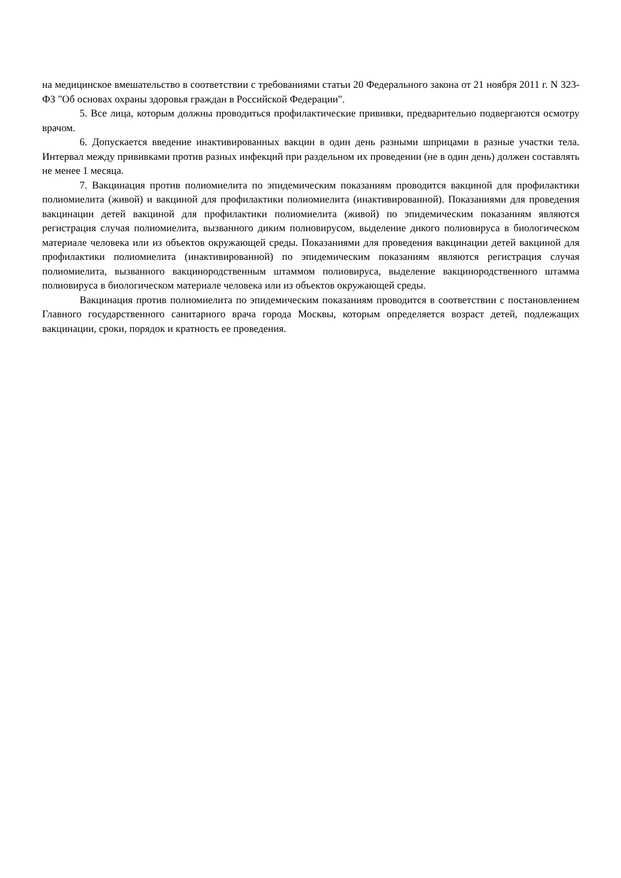на медицинское вмешательство в соответствии с требованиями статьи 20 Федерального закона от 21 ноября 2011 г. N 323-ФЗ "Об основах охраны здоровья граждан в Российской Федерации".
5. Все лица, которым должны проводиться профилактические прививки, предварительно подвергаются осмотру врачом.
6. Допускается введение инактивированных вакцин в один день разными шприцами в разные участки тела. Интервал между прививками против разных инфекций при раздельном их проведении (не в один день) должен составлять не менее 1 месяца.
7. Вакцинация против полиомиелита по эпидемическим показаниям проводится вакциной для профилактики полиомиелита (живой) и вакциной для профилактики полиомиелита (инактивированной). Показаниями для проведения вакцинации детей вакциной для профилактики полиомиелита (живой) по эпидемическим показаниям являются регистрация случая полиомиелита, вызванного диким полиовирусом, выделение дикого полиовируса в биологическом материале человека или из объектов окружающей среды. Показаниями для проведения вакцинации детей вакциной для профилактики полиомиелита (инактивированной) по эпидемическим показаниям являются регистрация случая полиомиелита, вызванного вакцинородственным штаммом полиовируса, выделение вакцинородственного штамма полиовируса в биологическом материале человека или из объектов окружающей среды.
Вакцинация против полиомиелита по эпидемическим показаниям проводится в соответствии с постановлением Главного государственного санитарного врача города Москвы, которым определяется возраст детей, подлежащих вакцинации, сроки, порядок и кратность ее проведения.